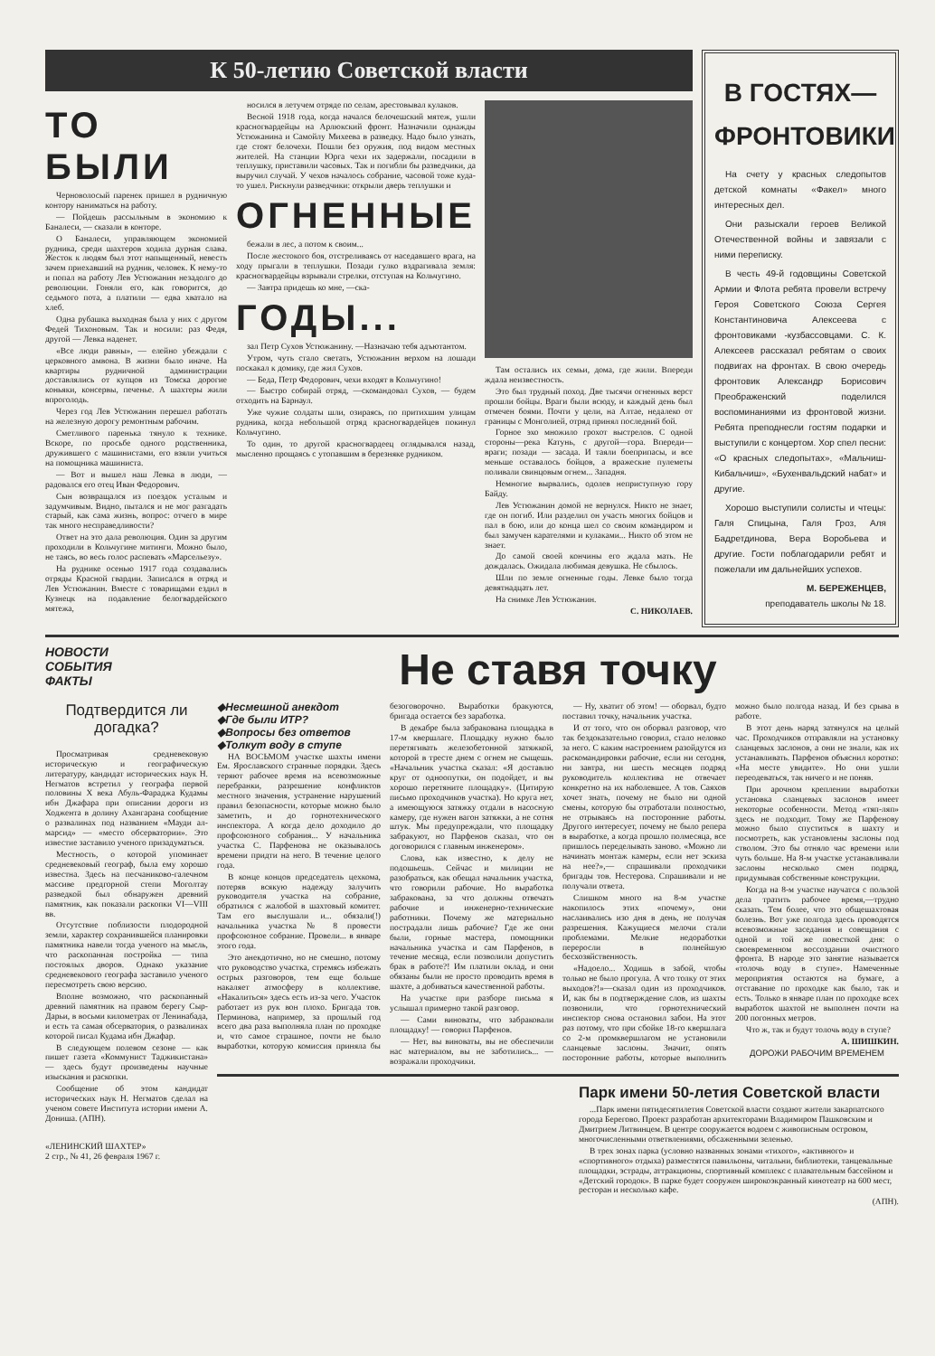К 50-летию Советской власти
ТО БЫЛИ
Черноволосый паренек пришел в рудничную контору наниматься на работу.
— Пойдешь рассыльным в экономию к Баналеси, — сказали в конторе.
О Баналеси, управляющем экономией рудника, среди шахтеров ходила дурная слава. Жесток к людям был этот напыщенный, невесть зачем приехавший на рудник, человек. К нему-то и попал на работу Лев Устюжанин незадолго до революции. Гоняли его, как говорится, до седьмого пота, а платили — едва хватало на хлеб.
Одна рубашка выходная была у них с другом Федей Тихоновым. Так и носили: раз Федя, другой — Левка наденет.
«Все люди равны», — елейно убеждали с церковного амвона. В жизни было иначе. На квартиры рудничной администрации доставлялись от купцов из Томска дорогие коньяки, консервы, печенье. А шахтеры жили впроголодь.
Через год Лев Устюжанин перешел работать на железную дорогу ремонтным рабочим.
Сметливого паренька тянуло к технике. Вскоре, по просьбе одного родственника, дружившего с машинистами, его взяли учиться на помощника машиниста.
— Вот и вышел наш Левка в люди, —радовался его отец Иван Федорович.
Сын возвращался из поездок усталым и задумчивым. Видно, пытался и не мог разгадать старый, как сама жизнь, вопрос: отчего в мире так много несправедливости?
Ответ на это дала революция. Один за другим проходили в Кольчугине митинги. Можно было, не таясь, во весь голос распевать «Марсельезу».
На руднике осенью 1917 года создавались отряды Красной гвардии. Записался в отряд и Лев Устюжанин. Вместе с товарищами ездил в Кузнецк на подавление белогвардейского мятежа,
носился в летучем отряде по селам, арестовывал кулаков.
Весной 1918 года, когда начался белочешский мятеж, ушли красногвардейцы на Арлюкский фронт. Назначили однажды Устюжанина и Самойлу Михеева в разведку. Надо было узнать, где стоят белочехи. Пошли без оружия, под видом местных жителей. На станции Юрга чехи их задержали, посадили в теплушку, приставили часовых. Так и погибли бы разведчики, да выручил случай. У чехов началось собрание, часовой тоже куда-то ушел. Рискнули разведчики: открыли дверь теплушки и
ОГНЕННЫЕ
бежали в лес, а потом к своим...
После жестокого боя, отстреливаясь от наседавшего врага, на ходу прыгали в теплушки. Позади гулко вздрагивала земля: красногвардейцы взрывали стрелки, отступая на Кольчугино.
— Завтра придешь ко мне, —ска-
ГОДЫ...
зал Петр Сухов Устюжанину. —Назначаю тебя адъютантом.
Утром, чуть стало светать, Устюжанин верхом на лошади поскакал к домику, где жил Сухов.
— Беда, Петр Федорович, чехи входят в Кольчугино!
— Быстро собирай отряд, —скомандовал Сухов, — будем отходить на Барнаул.
Уже чужие солдаты шли, озираясь, по притихшим улицам рудника, когда небольшой отряд красногвардейцев покинул Кольчугино.
То один, то другой красногвардеец оглядывался назад, мысленно прощаясь с утопавшим в березняке рудником.
Там остались их семьи, дома, где жили. Впереди ждала неизвестность.
Это был трудный поход. Две тысячи огненных верст прошли бойцы. Враги были всюду, и каждый день был отмечен боями. Почти у цели, на Алтае, недалеко от границы с Монголией, отряд принял последний бой.
Горное эхо множило грохот выстрелов. С одной стороны—река Катунь, с другой—гора. Впереди—враги; позади — засада. И таяли боеприпасы, и все меньше оставалось бойцов, а вражеские пулеметы поливали свинцовым огнем... Западня.
Немногие вырвались, одолев неприступную гору Байду.
Лев Устюжанин домой не вернулся. Никто не знает, где он погиб. Или разделил он участь многих бойцов и пал в бою, или до конца шел со своим командиром и был замучен карателями и кулаками... Никто об этом не знает.
До самой своей кончины его ждала мать. Не дождалась. Ожидала любимая девушка. Не сбылось.
Шли по земле огненные годы. Левке было тогда девятнадцать лет.
На снимке Лев Устюжанин.
С. НИКОЛАЕВ.
В ГОСТЯХ— ФРОНТОВИКИ
На счету у красных следопытов детской комнаты «Факел» много интересных дел.
Они разыскали героев Великой Отечественной войны и завязали с ними переписку.
В честь 49-й годовщины Советской Армии и Флота ребята провели встречу Героя Советского Союза Сергея Константиновича Алексеева с фронтовиками -кузбассовцами. С. К. Алексеев рассказал ребятам о своих подвигах на фронтах. В свою очередь фронтовик Александр Борисович Преображенский поделился воспоминаниями из фронтовой жизни. Ребята преподнесли гостям подарки и выступили с концертом. Хор спел песни: «О красных следопытах», «Мальчиш-Кибальчиш», «Бухенвальдский набат» и другие.
Хорошо выступили солисты и чтецы: Галя Спицына, Галя Гроз, Аля Бадретдинова, Вера Воробьева и другие. Гости поблагодарили ребят и пожелали им дальнейших успехов.
М. БЕРЕЖЕНЦЕВ,
преподаватель школы № 18.
НОВОСТИ
СОБЫТИЯ
ФАКТЫ
Подтвердится ли догадка?
Просматривая средневековую историческую и географическую литературу, кандидат исторических наук Н. Негматов встретил у географа первой половины X века Абуль-Фараджа Кудамы ибн Джафара при описании дороги из Ходжента в долину Ахангарана сообщение о развалинах под названием «Мауди ал-марсид» — «место обсерватории». Это известие заставило ученого призадуматься.
Местность, о которой упоминает средневековый географ, была ему хорошо известна. Здесь на песчаниково-галечном массиве предгорной степи Моголтау разведкой был обнаружен древний памятник, как показали раскопки VI—VIII вв.
Отсутствие поблизости плодородной земли, характер сохранившейся планировки памятника навели тогда ученого на мысль, что раскопанная постройка — типа постоялых дворов. Однако указание средневекового географа заставило ученого пересмотреть свою версию.
Вполне возможно, что раскопанный древний памятник на правом берегу Сыр-Дарьи, в восьми километрах от Ленинабада, и есть та самая обсерватория, о развалинах которой писал Кудама ибн Джафар.
В следующем полевом сезоне — как пишет газета «Коммунист Таджикистана» — здесь будут произведены научные изыскания и раскопки.
Сообщение об этом кандидат исторических наук Н. Негматов сделал на ученом совете Института истории имени А. Дониша. (АПН).
«ЛЕНИНСКИЙ ШАХТЕР»
2 стр., № 41, 26 февраля 1967 г.
Не ставя точку
◆Несмешной анекдот
◆Где были ИТР?
◆Вопросы без ответов
◆Толкут воду в ступе
НА ВОСЬМОМ участке шахты имени Ем. Ярославского странные порядки. Здесь теряют рабочее время на всевозможные перебранки, разрешение конфликтов местного значения, устранение нарушений правил безопасности, которые можно было заметить, и до горнотехнического инспектора. А когда дело доходило до профсоюзного собрания... У начальника участка С. Парфенова не оказывалось времени придти на него. В течение целого года.
В конце концов председатель цехкома, потеряв всякую надежду залучить руководителя участка на собрание, обратился с жалобой в шахтовый комитет. Там его выслушали и... обязали(!) начальника участка № 8 провести профсоюзное собрание. Провели... в январе этого года.
Это анекдотично, но не смешно, потому что руководство участка, стремясь избежать острых разговоров, тем еще больше накаляет атмосферу в коллективе. «Накалиться» здесь есть из-за чего. Участок работает из рук вон плохо. Бригада тов. Перминова, например, за прошлый год всего два раза выполняла план по проходке и, что самое страшное, почти не было выработки, которую комиссия приняла бы безоговорочно. Выработки бракуются, бригада остается без заработка.
В декабре была забракована площадка в 17-м квершлаге. Площадку нужно было перетягивать железобетонной затяжкой, которой в тресте днем с огнем не сыщешь. «Начальник участка сказал: «Я доставлю круг от одноопутки, он подойдет, и вы хорошо перетяните площадку». (Цитирую письмо проходчиков участка). Но круга нет, а имеющуюся затяжку отдали в насосную камеру, где нужен вагон затяжки, а не сотня штук. Мы предупреждали, что площадку забракуют, но Парфенов сказал, что он договорился с главным инженером».
Слова, как известно, к делу не подошьешь. Сейчас и милиции не разобраться, как обещал начальник участка, что говорили рабочие. Но выработка забракована, за что должны отвечать рабочие и инженерно-технические работники. Почему же материально пострадали лишь рабочие? Где же они были, горные мастера, помощники начальника участка и сам Парфенов, в течение месяца, если позволили допустить брак в работе?! Им платили оклад, и они обязаны были не просто проводить время в шахте, а добиваться качественной работы.
На участке при разборе письма я услышал примерно такой разговор.
— Сами виноваты, что забраковали площадку! — говорил Парфенов.
— Нет, вы виноваты, вы не обеспечили нас материалом, вы не заботились... — возражали проходчики.
— Ну, хватит об этом! — оборвал, будто поставил точку, начальник участка.
И от того, что он оборвал разговор, что так бездоказательно говорил, стало неловко за него. С каким настроением разойдутся из раскомандировки рабочие, если ни сегодня, ни завтра, ни шесть месяцев подряд руководитель коллектива не отвечает конкретно на их наболевшее. А тов. Саяхов хочет знать, почему не было ни одной смены, которую бы отработали полностью, не отрываясь на посторонние работы. Другого интересует, почему не было репера в выработке, а когда прошло полмесяца, все пришлось переделывать заново. «Можно ли начинать монтаж камеры, если нет эскиза на нее?»,— спрашивали проходчики бригады тов. Нестерова. Спрашивали и не получали ответа.
Слишком много на 8-м участке накопилось этих «почему», они наслаивались изо дня в день, не получая разрешения. Кажущиеся мелочи стали проблемами. Мелкие недоработки переросли в полнейшую бесхозяйственность.
«Надоело... Ходишь в забой, чтобы только не было прогула. А что толку от этих выходов?!»—сказал один из проходчиков. И, как бы в подтверждение слов, из шахты позвонили, что горнотехнический инспектор снова остановил забои. На этот раз потому, что при сбойке 18-го квершлага со 2-м промквершлагом не установили сланцевые заслоны. Значит, опять посторонние работы, которые выполнить можно было полгода назад. И без срыва в работе.
В этот день наряд затянулся на целый час. Проходчиков отправляли на установку сланцевых заслонов, а они не знали, как их устанавливать. Парфенов объяснил коротко: «На месте увидите». Но они ушли переодеваться, так ничего и не поняв.
При арочном креплении выработки установка сланцевых заслонов имеет некоторые особенности. Метод «тяп-ляп» здесь не подходит. Тому же Парфенову можно было спуститься в шахту и посмотреть, как установлены заслоны под стволом. Это бы отняло час времени или чуть больше. На 8-м участке устанавливали заслоны несколько смен подряд, придумывая собственные конструкции.
Когда на 8-м участке научатся с пользой дела тратить рабочее время,—трудно сказать. Тем более, что это общешахтовая болезнь. Вот уже полгода здесь проводятся всевозможные заседания и совещания с одной и той же повесткой дня: о своевременном воссоздании очистного фронта. В народе это занятие называется «толочь воду в ступе». Намеченные мероприятия остаются на бумаге, а отставание по проходке как было, так и есть. Только в январе план по проходке всех выработок шахтой не выполнен почти на 200 погонных метров.
Что ж, так и будут толочь воду в ступе?
А. ШИШКИН.
ДОРОЖИ РАБОЧИМ ВРЕМЕНЕМ
Парк имени 50-летия Советской власти
...Парк имени пятидесятилетия Советской власти создают жители закарпатского города Берегово. Проект разработан архитекторами Владимиром Пашковским и Дмитрием Литвинцем. В центре сооружается водоем с живописным островом, многочисленными ответвлениями, обсаженными зеленью.
В трех зонах парка (условно названных зонами «тихого», «активного» и «спортивного» отдыха) разместятся павильоны, читальни, библиотеки, танцевальные площадки, эстрады, аттракционы, спортивный комплекс с плавательным бассейном и «Детский городок». В парке будет сооружен широкоэкранный кинотеатр на 600 мест, ресторан и несколько кафе.
(АПН).